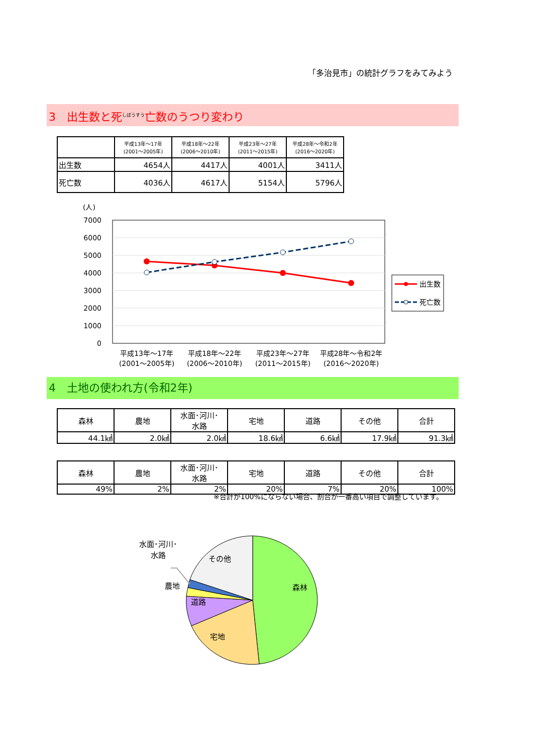「多治見市」の統計グラフをみてみよう
3　出生数と死<sup>しぼうすう</sup>亡数のうつり変わり
| | 平成13年～17年 (2001～2005年) | 平成18年～22年 (2006～2010年) | 平成23年～27年 (2011～2015年) | 平成28年～令和2年 (2016～2020年) |
| --- | --- | --- | --- | --- |
| 出生数 | 4654人 | 4417人 | 4001人 | 3411人 |
| 死亡数 | 4036人 | 4617人 | 5154人 | 5796人 |
(人)
7000
6000
5000
4000
3000
2000
1000
0
平成13年～17年
(2001～2005年)
平成18年～22年
(2006～2010年)
平成23年～27年
(2011～2015年)
平成28年～令和2年
(2016～2020年)
出生数
死亡数
4　土地の使われ方(令和2年)
| 森林 | 農地 | 水面･河川･ 水路 | 宅地 | 道路 | その他 | 合計 |
| --- | --- | --- | --- | --- | --- | --- |
| 44.1㎢ | 2.0㎢ | 2.0㎢ | 18.6㎢ | 6.6㎢ | 17.9㎢ | 91.3㎢ |
| 森林 | 農地 | 水面･河川･ 水路 | 宅地 | 道路 | その他 | 合計 |
| --- | --- | --- | --- | --- | --- | --- |
| 49% | 2% | 2% | 20% | 7% | 20% | 100% |
※合計が100%にならない場合、割合が一番高い項目で調整しています。
水面･河川･
水路
農地
道路
宅地
その他
森林